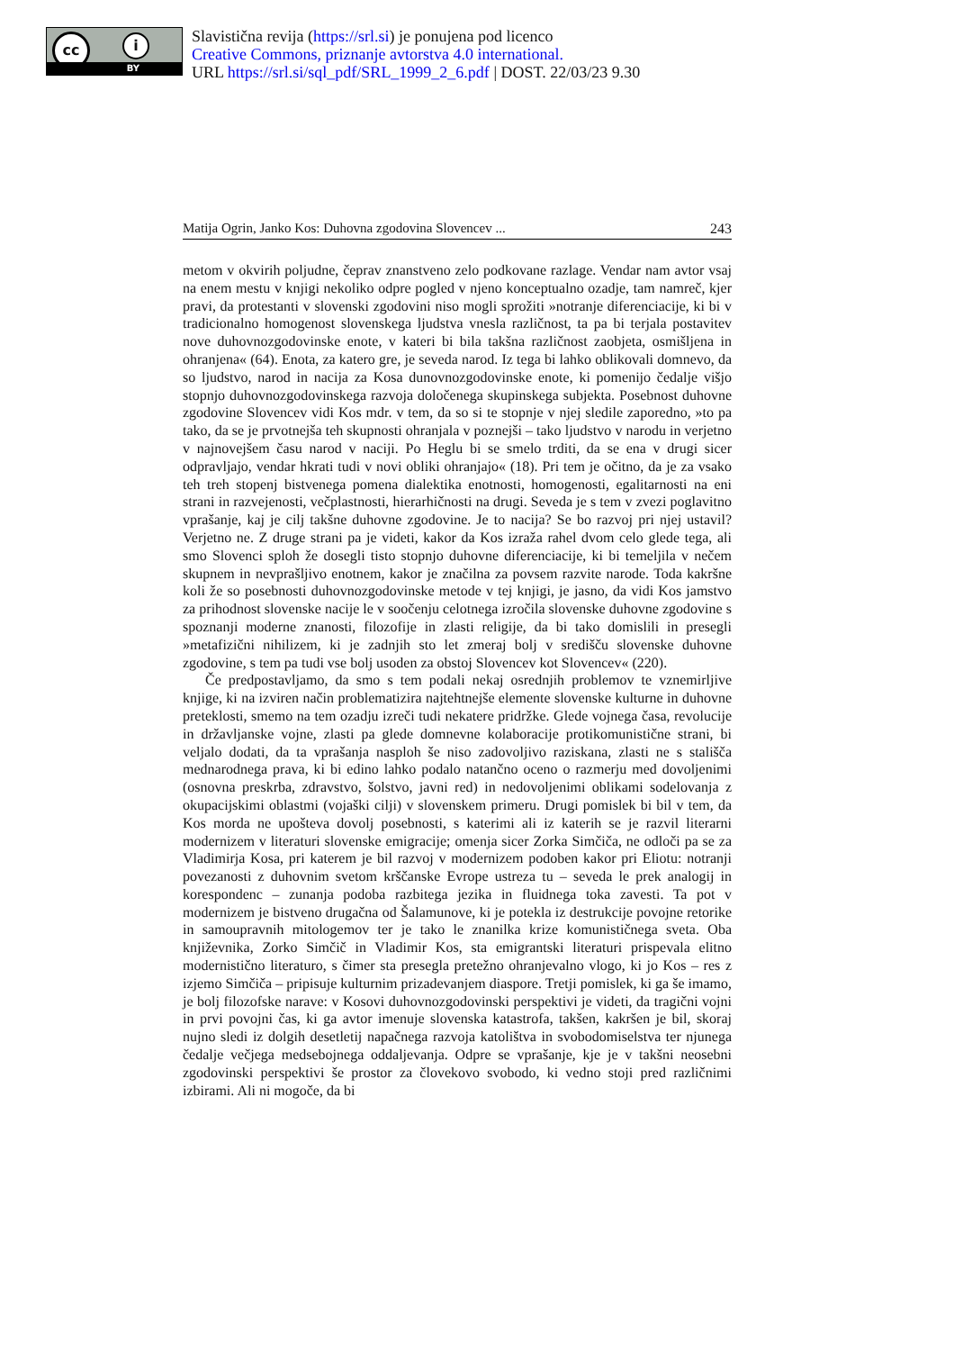cc i
BY
Slavistična revija (https://srl.si) je ponujena pod licenco
Creative Commons, priznanje avtorstva 4.0 international.
URL https://srl.si/sql_pdf/SRL_1999_2_6.pdf | DOST. 22/03/23 9.30
Matija Ogrin, Janko Kos: Duhovna zgodovina Slovencev ... 243
metom v okvirih poljudne, čeprav znanstveno zelo podkovane razlage. Vendar nam avtor vsaj na enem mestu v knjigi nekoliko odpre pogled v njeno konceptualno ozadje, tam namreč, kjer pravi, da protestanti v slovenski zgodovini niso mogli sprožiti »notranje diferenciacije, ki bi v tradicionalno homogenost slovenskega ljudstva vnesla različnost, ta pa bi terjala postavitev nove duhovnozgodovinske enote, v kateri bi bila takšna različnost zaobjeta, osmišljena in ohranjena« (64). Enota, za katero gre, je seveda narod. Iz tega bi lahko oblikovali domnevo, da so ljudstvo, narod in nacija za Kosa dunovnozgodovinske enote, ki pomenijo čedalje višjo stopnjo duhovnozgodovinskega razvoja določenega skupinskega subjekta. Posebnost duhovne zgodovine Slovencev vidi Kos mdr. v tem, da so si te stopnje v njej sledile zaporedno, »to pa tako, da se je prvotnejša teh skupnosti ohranjala v poznejši – tako ljudstvo v narodu in verjetno v najnovejšem času narod v naciji. Po Heglu bi se smelo trditi, da se ena v drugi sicer odpravljajo, vendar hkrati tudi v novi obliki ohranjajo« (18). Pri tem je očitno, da je za vsako teh treh stopenj bistvenega pomena dialektika enotnosti, homogenosti, egalitarnosti na eni strani in razvejenosti, večplastnosti, hierarhičnosti na drugi. Seveda je s tem v zvezi poglavitno vprašanje, kaj je cilj takšne duhovne zgodovine. Je to nacija? Se bo razvoj pri njej ustavil? Verjetno ne. Z druge strani pa je videti, kakor da Kos izraža rahel dvom celo glede tega, ali smo Slovenci sploh že dosegli tisto stopnjo duhovne diferenciacije, ki bi temeljila v nečem skupnem in nevprašljivo enotnem, kakor je značilna za povsem razvite narode. Toda kakršne koli že so posebnosti duhovnozgodovinske metode v tej knjigi, je jasno, da vidi Kos jamstvo za prihodnost slovenske nacije le v soočenju celotnega izročila slovenske duhovne zgodovine s spoznanji moderne znanosti, filozofije in zlasti religije, da bi tako domislili in presegli »metafizični nihilizem, ki je zadnjih sto let zmeraj bolj v središču slovenske duhovne zgodovine, s tem pa tudi vse bolj usoden za obstoj Slovencev kot Slovencev« (220).
Če predpostavljamo, da smo s tem podali nekaj osrednjih problemov te vznemirljive knjige, ki na izviren način problematizira najtehtnejše elemente slovenske kulturne in duhovne preteklosti, smemo na tem ozadju izreči tudi nekatere pridržke. Glede vojnega časa, revolucije in državljanske vojne, zlasti pa glede domnevne kolaboracije protikomunistične strani, bi veljalo dodati, da ta vprašanja nasploh še niso zadovoljivo raziskana, zlasti ne s stališča mednarodnega prava, ki bi edino lahko podalo natančno oceno o razmerju med dovoljenimi (osnovna preskrba, zdravstvo, šolstvo, javni red) in nedovoljenimi oblikami sodelovanja z okupacijskimi oblastmi (vojaški cilji) v slovenskem primeru. Drugi pomislek bi bil v tem, da Kos morda ne upošteva dovolj posebnosti, s katerimi ali iz katerih se je razvil literarni modernizem v literaturi slovenske emigracije; omenja sicer Zorka Simčiča, ne odloči pa se za Vladimirja Kosa, pri katerem je bil razvoj v modernizem podoben kakor pri Eliotu: notranji povezanosti z duhovnim svetom krščanske Evrope ustreza tu – seveda le prek analogij in korespondenc – zunanja podoba razbitega jezika in fluidnega toka zavesti. Ta pot v modernizem je bistveno drugačna od Šalamunove, ki je potekla iz destrukcije povojne retorike in samoupravnih mitologemov ter je tako le znanilka krize komunističnega sveta. Oba književnika, Zorko Simčič in Vladimir Kos, sta emigrantski literaturi prispevala elitno modernistično literaturo, s čimer sta presegla pretežno ohranjevalno vlogo, ki jo Kos – res z izjemo Simčiča – pripisuje kulturnim prizadevanjem diaspore. Tretji pomislek, ki ga še imamo, je bolj filozofske narave: v Kosovi duhovnozgodovinski perspektivi je videti, da tragični vojni in prvi povojni čas, ki ga avtor imenuje slovenska katastrofa, takšen, kakršen je bil, skoraj nujno sledi iz dolgih desetletij napačnega razvoja katolištva in svobodomiselstva ter njunega čedalje večjega medsebojnega oddaljevanja. Odpre se vprašanje, kje je v takšni neosebni zgodovinski perspektivi še prostor za človekovo svobodo, ki vedno stoji pred različnimi izbirami. Ali ni mogoče, da bi